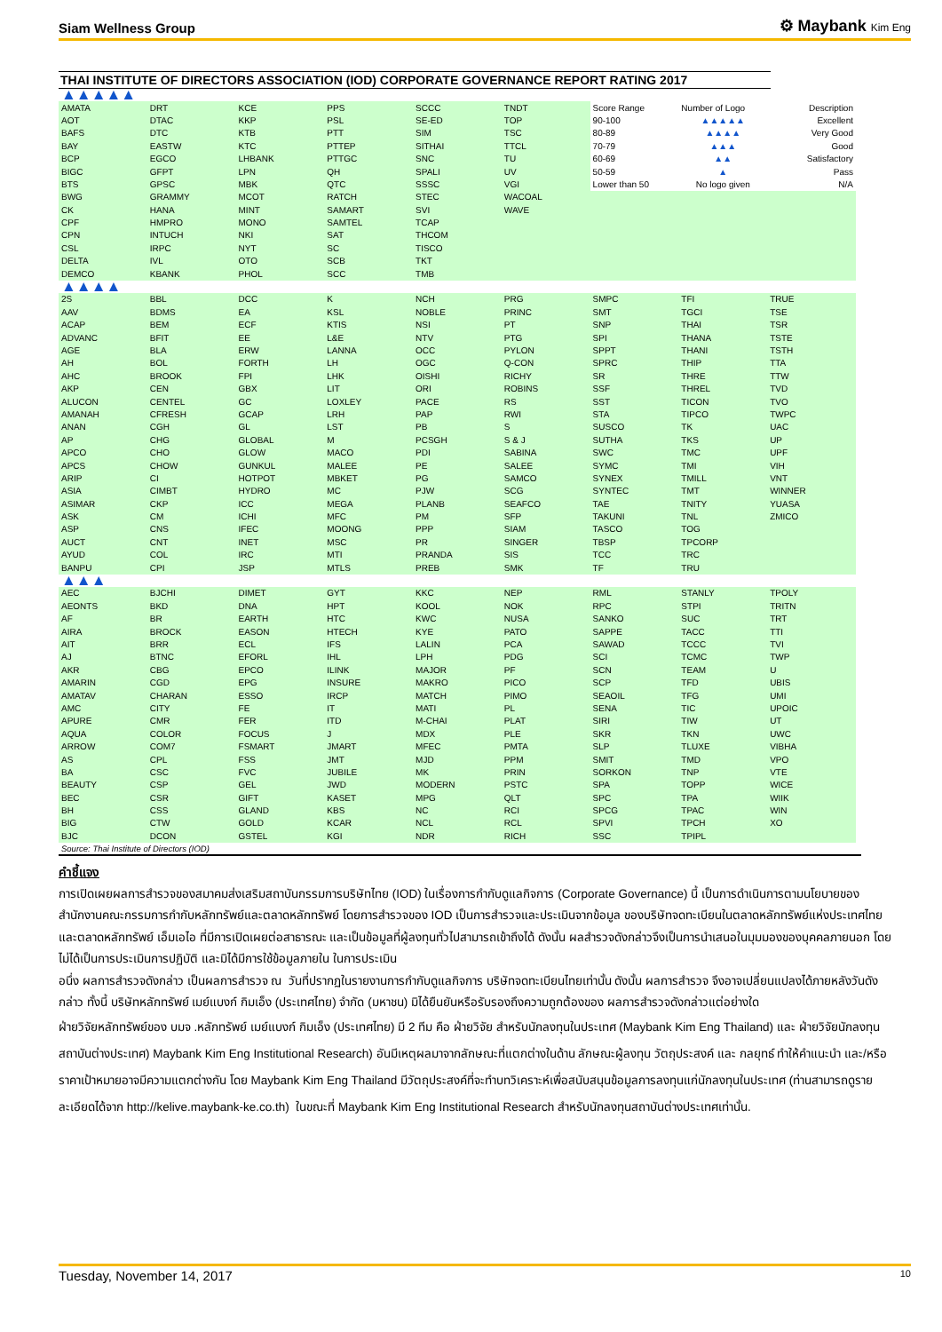Siam Wellness Group ⚙ Maybank Kim Eng
THAI INSTITUTE OF DIRECTORS ASSOCIATION (IOD) CORPORATE GOVERNANCE REPORT RATING 2017
| ▲▲▲▲▲ | | | | | | | | |
| AMATA | DRT | KCE | PPS | SCCC | TNDT | Score Range | Number of Logo | Description |
| AOT | DTAC | KKP | PSL | SE-ED | TOP | 90-100 | ▲▲▲▲▲ | Excellent |
| BAFS | DTC | KTB | PTT | SIM | TSC | 80-89 | ▲▲▲▲ | Very Good |
| BAY | EASTW | KTC | PTTEP | SITHAI | TTCL | 70-79 | ▲▲▲ | Good |
| BCP | EGCO | LHBANK | PTTGC | SNC | TU | 60-69 | ▲▲ | Satisfactory |
| BIGC | GFPT | LPN | QH | SPALI | UV | 50-59 | ▲ | Pass |
| BTS | GPSC | MBK | QTC | SSSC | VGI | Lower than 50 | No logo given | N/A |
| BWG | GRAMMY | MCOT | RATCH | STEC | WACOAL | | | |
| CK | HANA | MINT | SAMART | SVI | WAVE | | | |
| CPF | HMPRO | MONO | SAMTEL | TCAP | | | | |
| CPN | INTUCH | NKI | SAT | THCOM | | | | |
| CSL | IRPC | NYT | SC | TISCO | | | | |
| DELTA | IVL | OTO | SCB | TKT | | | | |
| DEMCO | KBANK | PHOL | SCC | TMB | | | | |
| ▲▲▲▲ | | | | | | | | |
| 2S | BBL | DCC | K | NCH | PRG | SMPC | TFI | TRUE |
| AAV | BDMS | EA | KSL | NOBLE | PRINC | SMT | TGCI | TSE |
| ACAP | BEM | ECF | KTIS | NSI | PT | SNP | THAI | TSR |
| ADVANC | BFIT | EE | L&E | NTV | PTG | SPI | THANA | TSTE |
| AGE | BLA | ERW | LANNA | OCC | PYLON | SPPT | THANI | TSTH |
| AH | BOL | FORTH | LH | OGC | Q-CON | SPRC | THIP | TTA |
| AHC | BROOK | FPI | LHK | OISHI | RICHY | SR | THRE | TTW |
| AKP | CEN | GBX | LIT | ORI | ROBINS | SSF | THREL | TVD |
| ALUCON | CENTEL | GC | LOXLEY | PACE | RS | SST | TICON | TVO |
| AMANAH | CFRESH | GCAP | LRH | PAP | RWI | STA | TIPCO | TWPC |
| ANAN | CGH | GL | LST | PB | S | SUSCO | TK | UAC |
| AP | CHG | GLOBAL | M | PCSGH | S & J | SUTHA | TKS | UP |
| APCO | CHO | GLOW | MACO | PDI | SABINA | SWC | TMC | UPF |
| APCS | CHOW | GUNKUL | MALEE | PE | SALEE | SYMC | TMI | VIH |
| ARIP | CI | HOTPOT | MBKET | PG | SAMCO | SYNEX | TMILL | VNT |
| ASIA | CIMBT | HYDRO | MC | PJW | SCG | SYNTEC | TMT | WINNER |
| ASIMAR | CKP | ICC | MEGA | PLANB | SEAFCO | TAE | TNITY | YUASA |
| ASK | CM | ICHI | MFC | PM | SFP | TAKUNI | TNL | ZMICO |
| ASP | CNS | IFEC | MOONG | PPP | SIAM | TASCO | TOG | |
| AUCT | CNT | INET | MSC | PR | SINGER | TBSP | TPCORP | |
| AYUD | COL | IRC | MTI | PRANDA | SIS | TCC | TRC | |
| BANPU | CPI | JSP | MTLS | PREB | SMK | TF | TRU | |
| ▲▲▲ | | | | | | | | |
| AEC | BJCHI | DIMET | GYT | KKC | NEP | RML | STANLY | TPOLY |
| AEONTS | BKD | DNA | HPT | KOOL | NOK | RPC | STPI | TRITN |
| AF | BR | EARTH | HTC | KWC | NUSA | SANKO | SUC | TRT |
| AIRA | BROCK | EASON | HTECH | KYE | PATO | SAPPE | TACC | TTI |
| AIT | BRR | ECL | IFS | LALIN | PCA | SAWAD | TCCC | TVI |
| AJ | BTNC | EFORL | IHL | LPH | PDG | SCI | TCMC | TWP |
| AKR | CBG | EPCO | ILINK | MAJOR | PF | SCN | TEAM | U |
| AMARIN | CGD | EPG | INSURE | MAKRO | PICO | SCP | TFD | UBIS |
| AMATAV | CHARAN | ESSO | IRCP | MATCH | PIMO | SEAOIL | TFG | UMI |
| AMC | CITY | FE | IT | MATI | PL | SENA | TIC | UPOIC |
| APURE | CMR | FER | ITD | M-CHAI | PLAT | SIRI | TIW | UT |
| AQUA | COLOR | FOCUS | J | MDX | PLE | SKR | TKN | UWC |
| ARROW | COM7 | FSMART | JMART | MFEC | PMTA | SLP | TLUXE | VIBHA |
| AS | CPL | FSS | JMT | MJD | PPM | SMIT | TMD | VPO |
| BA | CSC | FVC | JUBILE | MK | PRIN | SORKON | TNP | VTE |
| BEAUTY | CSP | GEL | JWD | MODERN | PSTC | SPA | TOPP | WICE |
| BEC | CSR | GIFT | KASET | MPG | QLT | SPC | TPA | WIIK |
| BH | CSS | GLAND | KBS | NC | RCI | SPCG | TPAC | WIN |
| BIG | CTW | GOLD | KCAR | NCL | RCL | SPVI | TPCH | XO |
| BJC | DCON | GSTEL | KGI | NDR | RICH | SSC | TPIPL | |
Source: Thai Institute of Directors (IOD)
คำชี้แจง
การเปิดเผยผลการสำรวจของสมาคมส่งเสริมสถาบันกรรมการบริษัทไทย (IOD) ในเรื่องการกำกับดูแลกิจการ (Corporate Governance) นี้ เป็นการดำเนินการตามนโยบายของสำนักงานคณะกรรมการกำกับหลักทรัพย์และตลาดหลักทรัพย์ โดยการสำรวจของ IOD เป็นการสำรวจและประเมินจากข้อมูล ของบริษัทจดทะเบียนในตลาดหลักทรัพย์แห่งประเทศไทย และตลาดหลักทรัพย์ เอ็มเอไอ ที่มีการเปิดเผยต่อสาธารณะ และเป็นข้อมูลที่ผู้ลงทุนทั่วไปสามารถเข้าถึงได้ ดังนั้น ผลสำรวจดังกล่าวจึงเป็นการนำเสนอในมุมมองของบุคคลภายนอก โดยไม่ได้เป็นการประเมินการปฏิบัติ และมิได้มีการใช้ข้อมูลภายใน ในการประเมิน
อนึ่ง ผลการสำรวจดังกล่าว เป็นผลการสำรวจ ณ วันที่ปรากฏในรายงานการกำกับดูแลกิจการ บริษัทจดทะเบียนไทยเท่านั้น ดังนั้น ผลการสำรวจ จึงอาจเปลี่ยนแปลงได้ภายหลังวันดังกล่าว ทั้งนี้ บริษัทหลักทรัพย์ เมย์แบงก์ กิมเอ็ง (ประเทศไทย) จำกัด (มหาชน) มิได้ยืนยันหรือรับรองถึงความถูกต้องของ ผลการสำรวจดังกล่าวแต่อย่างใด
ฝ่ายวิจัยหลักทรัพย์ของ บมจ .หลักทรัพย์ เมย์แบงก์ กิมเอ็ง (ประเทศไทย) มี 2 ทีม คือ ฝ่ายวิจัย สำหรับนักลงทุนในประเทศ (Maybank Kim Eng Thailand) และ ฝ่ายวิจัยนักลงทุนสถาบันต่างประเทศ) Maybank Kim Eng Institutional Research) อันมีเหตุผลมาจากลักษณะที่แตกต่างในด้าน ลักษณะผู้ลงทุน วัตถุประสงค์ และ กลยุทธ์ ทำให้คำแนะนำ และ/หรือ ราคาเป้าหมายอาจมีความแตกต่างกัน โดย Maybank Kim Eng Thailand มีวัตถุประสงค์ที่จะทำบทวิเคราะห์เพื่อสนับสนุนข้อมูลการลงทุนแก่นักลงทุนในประเทศ (ท่านสามารถดูรายละเอียดได้จาก http://kelive.maybank-ke.co.th) ในขณะที่ Maybank Kim Eng Institutional Research สำหรับนักลงทุนสถาบันต่างประเทศเท่านั้น.
Tuesday, November 14, 2017 10